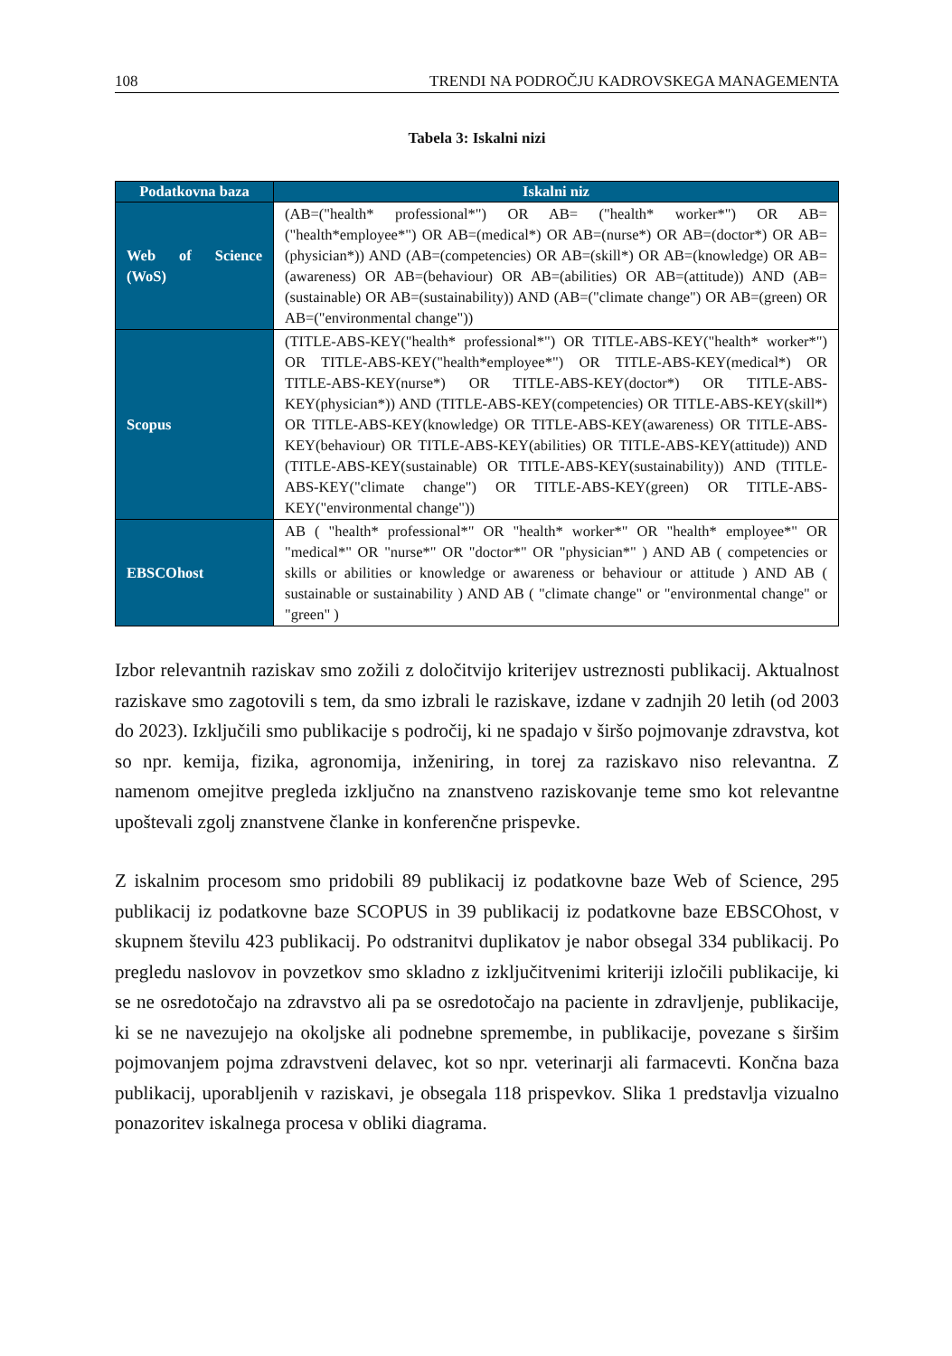108 TRENDI NA PODROČJU KADROVSKEGA MANAGEMENTA
Tabela 3: Iskalni nizi
| Podatkovna baza | Iskalni niz |
| --- | --- |
| Web of Science (WoS) | (AB=("health* professional*") OR AB= ("health* worker*") OR AB=("health*employee*") OR AB=(medical*) OR AB=(nurse*) OR AB=(doctor*) OR AB=(physician*)) AND (AB=(competencies) OR AB=(skill*) OR AB=(knowledge) OR AB=(awareness) OR AB=(behaviour) OR AB=(abilities) OR AB=(attitude)) AND (AB=(sustainable) OR AB=(sustainability)) AND (AB=("climate change") OR AB=(green) OR AB=("environmental change")) |
| Scopus | (TITLE-ABS-KEY("health* professional*") OR TITLE-ABS-KEY("health* worker*") OR TITLE-ABS-KEY("health*employee*") OR TITLE-ABS-KEY(medical*) OR TITLE-ABS-KEY(nurse*) OR TITLE-ABS-KEY(doctor*) OR TITLE-ABS-KEY(physician*)) AND (TITLE-ABS-KEY(competencies) OR TITLE-ABS-KEY(skill*) OR TITLE-ABS-KEY(knowledge) OR TITLE-ABS-KEY(awareness) OR TITLE-ABS-KEY(behaviour) OR TITLE-ABS-KEY(abilities) OR TITLE-ABS-KEY(attitude)) AND (TITLE-ABS-KEY(sustainable) OR TITLE-ABS-KEY(sustainability)) AND (TITLE-ABS-KEY("climate change") OR TITLE-ABS-KEY(green) OR TITLE-ABS-KEY("environmental change")) |
| EBSCOhost | AB ( "health* professional*" OR "health* worker*" OR "health* employee*" OR "medical*" OR "nurse*" OR "doctor*" OR "physician*" ) AND AB ( competencies or skills or abilities or knowledge or awareness or behaviour or attitude ) AND AB ( sustainable or sustainability ) AND AB ( "climate change" or "environmental change" or "green" ) |
Izbor relevantnih raziskav smo zožili z določitvijo kriterijev ustreznosti publikacij. Aktualnost raziskave smo zagotovili s tem, da smo izbrali le raziskave, izdane v zadnjih 20 letih (od 2003 do 2023). Izključili smo publikacije s področij, ki ne spadajo v širšo pojmovanje zdravstva, kot so npr. kemija, fizika, agronomija, inženiring, in torej za raziskavo niso relevantna. Z namenom omejitve pregleda izključno na znanstveno raziskovanje teme smo kot relevantne upoštevali zgolj znanstvene članke in konferenčne prispevke.
Z iskalnim procesom smo pridobili 89 publikacij iz podatkovne baze Web of Science, 295 publikacij iz podatkovne baze SCOPUS in 39 publikacij iz podatkovne baze EBSCOhost, v skupnem številu 423 publikacij. Po odstranitvi duplikatov je nabor obsegal 334 publikacij. Po pregledu naslovov in povzetkov smo skladno z izključitvenimi kriteriji izločili publikacije, ki se ne osredotočajo na zdravstvo ali pa se osredotočajo na paciente in zdravljenje, publikacije, ki se ne navezujejo na okoljske ali podnebne spremembe, in publikacije, povezane s širšim pojmovanjem pojma zdravstveni delavec, kot so npr. veterinarji ali farmacevti. Končna baza publikacij, uporabljenih v raziskavi, je obsegala 118 prispevkov. Slika 1 predstavlja vizualno ponazoritev iskalnega procesa v obliki diagrama.